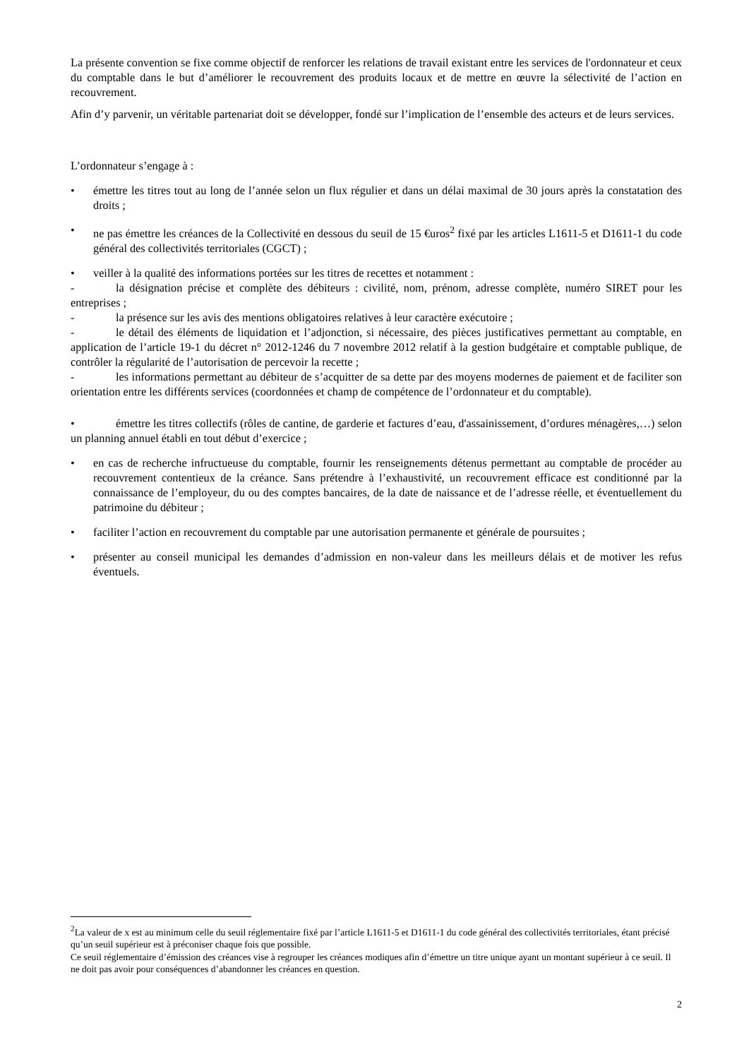La présente convention se fixe comme objectif de renforcer les relations de travail existant entre les services de l'ordonnateur et ceux du comptable dans le but d’améliorer le recouvrement des produits locaux et de mettre en œuvre la sélectivité de l’action en recouvrement.
Afin d’y parvenir, un véritable partenariat doit se développer, fondé sur l’implication de l’ensemble des acteurs et de leurs services.
L’ordonnateur s’engage à :
• émettre les titres tout au long de l’année selon un flux régulier et dans un délai maximal de 30 jours après la constatation des droits ;
• ne pas émettre les créances de la Collectivité en dessous du seuil de 15 €uros<sup>2</sup> fixé par les articles L1611-5 et D1611-1 du code général des collectivités territoriales (CGCT) ;
• veiller à la qualité des informations portées sur les titres de recettes et notamment :
- la désignation précise et complète des débiteurs : civilité, nom, prénom, adresse complète, numéro SIRET pour les entreprises ;
- la présence sur les avis des mentions obligatoires relatives à leur caractère exécutoire ;
- le détail des éléments de liquidation et l’adjonction, si nécessaire, des pièces justificatives permettant au comptable, en application de l’article 19-1 du décret n° 2012-1246 du 7 novembre 2012 relatif à la gestion budgétaire et comptable publique, de contrôler la régularité de l’autorisation de percevoir la recette ;
- les informations permettant au débiteur de s’acquitter de sa dette par des moyens modernes de paiement et de faciliter son orientation entre les différents services (coordonnées et champ de compétence de l’ordonnateur et du comptable).
• émettre les titres collectifs (rôles de cantine, de garderie et factures d’eau, d'assainissement, d’ordures ménagères,…) selon un planning annuel établi en tout début d’exercice ;
• en cas de recherche infructueuse du comptable, fournir les renseignements détenus permettant au comptable de procéder au recouvrement contentieux de la créance. Sans prétendre à l’exhaustivité, un recouvrement efficace est conditionné par la connaissance de l’employeur, du ou des comptes bancaires, de la date de naissance et de l’adresse réelle, et éventuellement du patrimoine du débiteur ;
• faciliter l’action en recouvrement du comptable par une autorisation permanente et générale de poursuites ;
• présenter au conseil municipal les demandes d’admission en non-valeur dans les meilleurs délais et de motiver les refus éventuels.
<sup>2</sup> La valeur de x est au minimum celle du seuil réglementaire fixé par l’article L1611-5 et D1611-1 du code général des collectivités territoriales, étant précisé qu’un seuil supérieur est à préconiser chaque fois que possible.
Ce seuil réglementaire d’émission des créances vise à regrouper les créances modiques afin d’émettre un titre unique ayant un montant supérieur à ce seuil. Il ne doit pas avoir pour conséquences d’abandonner les créances en question.
2